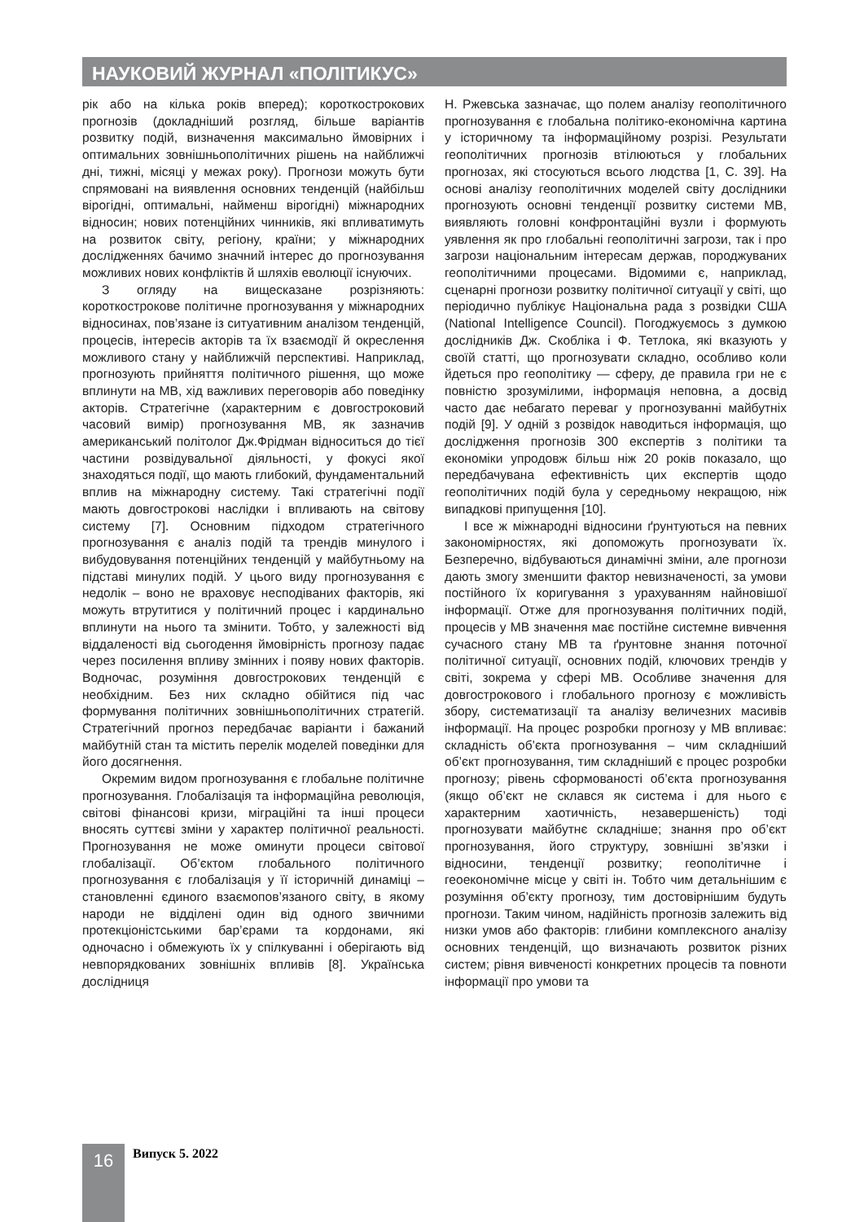НАУКОВИЙ ЖУРНАЛ «ПОЛІТИКУС»
рік або на кілька років вперед); короткострокових прогнозів (докладніший розгляд, більше варіантів розвитку подій, визначення максимально ймовірних і оптимальних зовнішньополітичних рішень на найближчі дні, тижні, місяці у межах року). Прогнози можуть бути спрямовані на виявлення основних тенденцій (найбільш вірогідні, оптимальні, найменш вірогідні) міжнародних відносин; нових потенційних чинників, які впливатимуть на розвиток світу, регіону, країни; у міжнародних дослідженнях бачимо значний інтерес до прогнозування можливих нових конфліктів й шляхів еволюції існуючих.
З огляду на вищесказане розрізняють: короткострокове політичне прогнозування у міжнародних відносинах, пов’язане із ситуативним аналізом тенденцій, процесів, інтересів акторів та їх взаємодії й окреслення можливого стану у найближчій перспективі. Наприклад, прогнозують прийняття політичного рішення, що може вплинути на МВ, хід важливих переговорів або поведінку акторів. Стратегічне (характерним є довгостроковий часовий вимір) прогнозування МВ, як зазначив американський політолог Дж.Фрідман відноситься до тієї частини розвідувальної діяльності, у фокусі якої знаходяться події, що мають глибокий, фундаментальний вплив на міжнародну систему. Такі стратегічні події мають довгострокові наслідки і впливають на світову систему [7]. Основним підходом стратегічного прогнозування є аналіз подій та трендів минулого і вибудовування потенційних тенденцій у майбутньому на підставі минулих подій. У цього виду прогнозування є недолік – воно не враховує несподіваних факторів, які можуть втрутитися у політичний процес і кардинально вплинути на нього та змінити. Тобто, у залежності від віддаленості від сьогодення ймовірність прогнозу падає через посилення впливу змінних і появу нових факторів. Водночас, розуміння довгострокових тенденцій є необхідним. Без них складно обійтися під час формування політичних зовнішньополітичних стратегій. Стратегічний прогноз передбачає варіанти і бажаний майбутній стан та містить перелік моделей поведінки для його досягнення.
Окремим видом прогнозування є глобальне політичне прогнозування. Глобалізація та інформаційна революція, світові фінансові кризи, міграційні та інші процеси вносять суттєві зміни у характер політичної реальності. Прогнозування не може оминути процеси світової глобалізації. Об’єктом глобального політичного прогнозування є глобалізація у її історичній динаміці – становленні єдиного взаємопов’язаного світу, в якому народи не відділені один від одного звичними протекціоністськими бар’єрами та кордонами, які одночасно і обмежують їх у спілкуванні і оберігають від невпорядкованих зовнішніх впливів [8]. Українська дослідниця
Н. Ржевська зазначає, що полем аналізу геополітичного прогнозування є глобальна політико-економічна картина у історичному та інформаційному розрізі. Результати геополітичних прогнозів втілюються у глобальних прогнозах, які стосуються всього людства [1, С. 39]. На основі аналізу геополітичних моделей світу дослідники прогнозують основні тенденції розвитку системи МВ, виявляють головні конфронтаційні вузли і формують уявлення як про глобальні геополітичні загрози, так і про загрози національним інтересам держав, породжуваних геополітичними процесами. Відомими є, наприклад, сценарні прогнози розвитку політичної ситуації у світі, що періодично публікує Національна рада з розвідки США (National Intelligence Council). Погоджуємось з думкою дослідників Дж. Скобліка і Ф. Тетлока, які вказують у своїй статті, що прогнозувати складно, особливо коли йдеться про геополітику — сферу, де правила гри не є повністю зрозумілими, інформація неповна, а досвід часто дає небагато переваг у прогнозуванні майбутніх подій [9]. У одній з розвідок наводиться інформація, що дослідження прогнозів 300 експертів з політики та економіки упродовж більш ніж 20 років показало, що передбачувана ефективність цих експертів щодо геополітичних подій була у середньому некращою, ніж випадкові припущення [10].
І все ж міжнародні відносини ґрунтуються на певних закономірностях, які допоможуть прогнозувати їх. Безперечно, відбуваються динамічні зміни, але прогнози дають змогу зменшити фактор невизначеності, за умови постійного їх коригування з урахуванням найновішої інформації. Отже для прогнозування політичних подій, процесів у МВ значення має постійне системне вивчення сучасного стану МВ та ґрунтовне знання поточної політичної ситуації, основних подій, ключових трендів у світі, зокрема у сфері МВ. Особливе значення для довгострокового і глобального прогнозу є можливість збору, систематизації та аналізу величезних масивів інформації. На процес розробки прогнозу у МВ впливає: складність об’єкта прогнозування – чим складніший об’єкт прогнозування, тим складніший є процес розробки прогнозу; рівень сформованості об’єкта прогнозування (якщо об’єкт не склався як система і для нього є характерним хаотичність, незавершеність) тоді прогнозувати майбутнє складніше; знання про об’єкт прогнозування, його структуру, зовнішні зв’язки і відносини, тенденції розвитку; геополітичне і геоекономічне місце у світі ін. Тобто чим детальнішим є розуміння об’єкту прогнозу, тим достовірнішим будуть прогнози. Таким чином, надійність прогнозів залежить від низки умов або факторів: глибини комплексного аналізу основних тенденцій, що визначають розвиток різних систем; рівня вивченості конкретних процесів та повноти інформації про умови та
16 Випуск 5. 2022